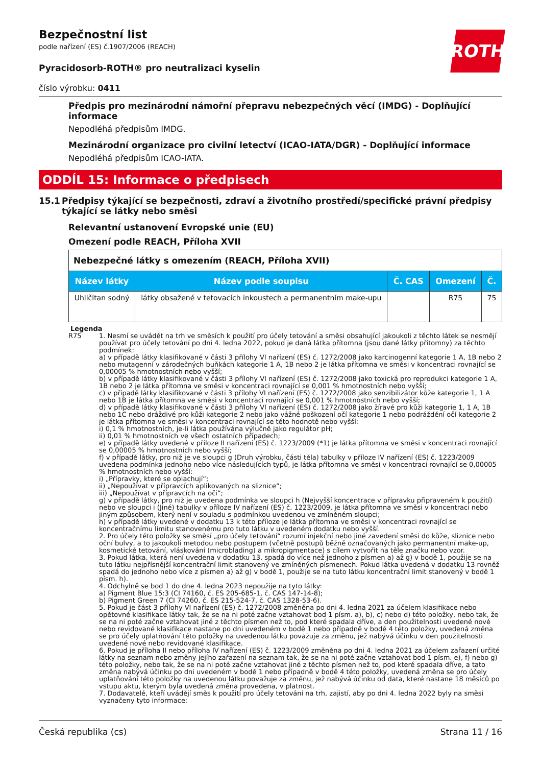ROTH
Bezpečnostní list
podle nařízení (ES) č.1907/2006 (REACH)
Pyracidosorb-ROTH® pro neutralizaci kyselin
číslo výrobku: 0411
Předpis pro mezinárodní námořní přepravu nebezpečných věcí (IMDG) - Doplňující informace
Nepodléhá předpisům IMDG.
Mezinárodní organizace pro civilní letectví (ICAO-IATA/DGR) - Doplňující informace
Nepodléhá předpisům ICAO-IATA.
ODDÍL 15: Informace o předpisech
15.1 Předpisy týkající se bezpečnosti, zdraví a životního prostředí/specifické právní předpisy týkající se látky nebo směsi
Relevantní ustanovení Evropské unie (EU)
Omezení podle REACH, Příloha XVII
| Nebezpečné látky s omezením (REACH, Příloha XVII) | | | | |
| Název látky | Název podle soupisu | Č. CAS | Omezení | Č. |
| Uhličitan sodný | látky obsažené v tetovacích inkoustech a permanentním make-upu | | R75 | 75 |
Legenda
R75 1. Nesmí se uvádět na trh ve směsích k použití pro účely tetování a směsi obsahující jakoukoli z těchto látek se nesmějí používat pro účely tetování po dni 4. ledna 2022, pokud je daná látka přítomna (jsou dané látky přítomny) za těchto podmínek:
a) v případě látky klasifikované v části 3 přílohy VI nařízení (ES) č. 1272/2008 jako karcinogenní kategorie 1 A, 1B nebo 2 nebo mutagenní v zárodečných buňkách kategorie 1 A, 1B nebo 2 je látka přítomna ve směsi v koncentraci rovnající se 0,00005 % hmotnostních nebo vyšší;
b) v případě látky klasifikované v části 3 přílohy VI nařízení (ES) č. 1272/2008 jako toxická pro reprodukci kategorie 1 A, 1B nebo 2 je látka přítomna ve směsi v koncentraci rovnající se 0,001 % hmotnostních nebo vyšší;
c) v případě látky klasifikované v části 3 přílohy VI nařízení (ES) č. 1272/2008 jako senzibilizátor kůže kategorie 1, 1 A nebo 1B je látka přítomna ve směsi v koncentraci rovnající se 0,001 % hmotnostních nebo vyšší;
d) v případě látky klasifikované v části 3 přílohy VI nařízení (ES) č. 1272/2008 jako žíravé pro kůži kategorie 1, 1 A, 1B nebo 1C nebo dráždivé pro kůži kategorie 2 nebo jako vážné poškození očí kategorie 1 nebo podráždění očí kategorie 2 je látka přítomna ve směsi v koncentraci rovnající se této hodnotě nebo vyšší:
i) 0,1 % hmotnostních, je-li látka používána výlučně jako regulátor pH;
ii) 0,01 % hmotnostních ve všech ostatních případech;
e) v případě látky uvedené v příloze II nařízení (ES) č. 1223/2009 (*1) je látka přítomna ve směsi v koncentraci rovnající se 0,00005 % hmotnostních nebo vyšší;
f) v případě látky, pro niž je ve sloupci g (Druh výrobku, části těla) tabulky v příloze IV nařízení (ES) č. 1223/2009 uvedena podmínka jednoho nebo více následujících typů, je látka přítomna ve směsi v koncentraci rovnající se 0,00005 % hmotnostních nebo vyšší:
i) „Přípravky, které se oplachují“;
ii) „Nepoužívat v přípravcích aplikovaných na sliznice“;
iii) „Nepoužívat v přípravcích na oči“;
g) v případě látky, pro niž je uvedena podmínka ve sloupci h (Nejvyšší koncentrace v přípravku připraveném k použití) nebo ve sloupci i (Jiné) tabulky v příloze IV nařízení (ES) č. 1223/2009, je látka přítomna ve směsi v koncentraci nebo jiným způsobem, který není v souladu s podmínkou uvedenou ve zmíněném sloupci;
h) v případě látky uvedené v dodatku 13 k této příloze je látka přítomna ve směsi v koncentraci rovnající se koncentračnímu limitu stanovenému pro tuto látku v uvedeném dodatku nebo vyšší.
2. Pro účely této položky se směsí „pro účely tetování“ rozumí injekční nebo jiné zavedení směsi do kůže, sliznice nebo oční bulvy, a to jakoukoli metodou nebo postupem (včetně postupů běžně označovaných jako permanentní make-up, kosmetické tetování, vláskování (microblading) a mikropigmentace) s cílem vytvořit na těle značku nebo vzor.
3. Pokud látka, která není uvedena v dodatku 13, spadá do více než jednoho z písmen a) až g) v bodě 1, použije se na tuto látku nejpřísnější koncentrační limit stanovený ve zmíněných písmenech. Pokud látka uvedená v dodatku 13 rovněž spadá do jednoho nebo více z písmen a) až g) v bodě 1, použije se na tuto látku koncentrační limit stanovený v bodě 1 písm. h).
4. Odchylně se bod 1 do dne 4. ledna 2023 nepoužije na tyto látky:
a) Pigment Blue 15:3 (CI 74160, č. ES 205-685-1, č. CAS 147-14-8);
b) Pigment Green 7 (CI 74260, č. ES 215-524-7, č. CAS 1328-53-6).
5. Pokud je část 3 přílohy VI nařízení (ES) č. 1272/2008 změněna po dni 4. ledna 2021 za účelem klasifikace nebo opětovné klasifikace látky tak, že se na ni poté začne vztahovat bod 1 písm. a), b), c) nebo d) této položky, nebo tak, že se na ni poté začne vztahovat jiné z těchto písmen než to, pod které spadala dříve, a den použitelnosti uvedené nové nebo revidované klasifikace nastane po dni uvedeném v bodě 1 nebo případně v bodě 4 této položky, uvedená změna se pro účely uplatňování této položky na uvedenou látku považuje za změnu, jež nabývá účinku v den použitelnosti uvedené nové nebo revidované klasifikace.
6. Pokud je příloha II nebo příloha IV nařízení (ES) č. 1223/2009 změněna po dni 4. ledna 2021 za účelem zařazení určité látky na seznam nebo změny jejího zařazení na seznam tak, že se na ni poté začne vztahovat bod 1 písm. e), f) nebo g) této položky, nebo tak, že se na ni poté začne vztahovat jiné z těchto písmen než to, pod které spadala dříve, a tato změna nabývá účinku po dni uvedeném v bodě 1 nebo případně v bodě 4 této položky, uvedená změna se pro účely uplatňování této položky na uvedenou látku považuje za změnu, jež nabývá účinku od data, které nastane 18 měsíců po vstupu aktu, kterým byla uvedená změna provedena, v platnost.
7. Dodavatelé, kteří uvádějí směs k použití pro účely tetování na trh, zajistí, aby po dni 4. ledna 2022 byly na směsi vyznačeny tyto informace:
Česká republika (cs) Strana 11 / 16